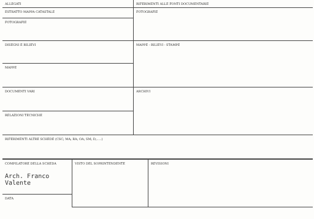| ALLEGATI | RIFERIMENTI ALLE FONTI DOCUMENTARIE |
| ESTRATTO MAPPA CATASTALE | FOTOGRAFIE |
| FOTOGRAFIE | |
| DISEGNI E RILIEVI | MAPPE - RILIEVI - STAMPE |
| MAPPE | |
| DOCUMENTI VARI | ARCHIVI |
| RELAZIONI TECNICHE | |
| RIFERIMENTI ALTRE SCHEDE (CSC; MA; RA; OA; SM; D;.....) | |
| COMPILATORE DELLA SCHEDA Arch. Franco Valente | VISTO DEL SOPRINTENDENTE | REVISIONI |
| DATA | | |